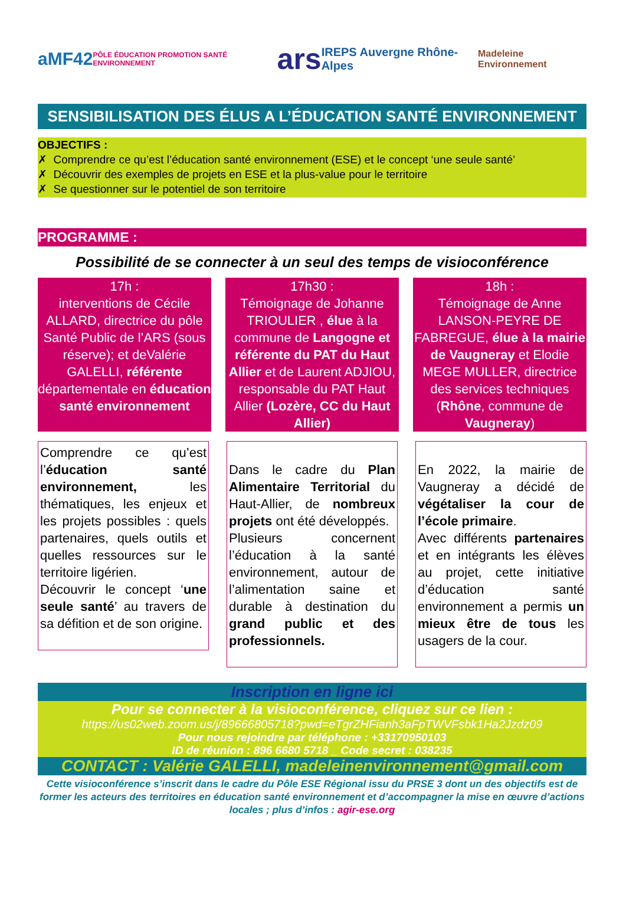aMF42 PÔLE ÉDUCATION PROMOTION SANTÉ ENVIRONNEMENT ars IREPS Auvergne Rhône-Alpes Madeleine Environnement
SENSIBILISATION DES ÉLUS A L’ÉDUCATION SANTÉ ENVIRONNEMENT
OBJECTIFS :
✗ Comprendre ce qu’est l’éducation santé environnement (ESE) et le concept ‘une seule santé’
✗ Découvrir des exemples de projets en ESE et la plus-value pour le territoire
✗ Se questionner sur le potentiel de son territoire
PROGRAMME :
Possibilité de se connecter à un seul des temps de visioconférence
17h :
interventions de Cécile ALLARD, directrice du pôle Santé Public de l’ARS (sous réserve); et deValérie GALELLI, référente départementale en éducation santé environnement
17h30 :
Témoignage de Johanne TRIOULIER , élue à la commune de Langogne et référente du PAT du Haut Allier et de Laurent ADJIOU, responsable du PAT Haut Allier (Lozère, CC du Haut Allier)
18h :
Témoignage de Anne LANSON-PEYRE DE FABREGUE, élue à la mairie de Vaugneray et Elodie MEGE MULLER, directrice des services techniques (Rhône, commune de Vaugneray)
Comprendre ce qu’est l’éducation santé environnement, les thématiques, les enjeux et les projets possibles : quels partenaires, quels outils et quelles ressources sur le territoire ligérien.
Découvrir le concept ‘une seule santé’ au travers de sa défition et de son origine.
Dans le cadre du Plan Alimentaire Territorial du Haut-Allier, de nombreux projets ont été développés.
Plusieurs concernent l’éducation à la santé environnement, autour de l’alimentation saine et durable à destination du grand public et des professionnels.
En 2022, la mairie de Vaugneray a décidé de végétaliser la cour de l’école primaire.
Avec différents partenaires et en intégrants les élèves au projet, cette initiative d’éducation santé environnement a permis un mieux être de tous les usagers de la cour.
Inscription en ligne ici
Pour se connecter à la visioconférence, cliquez sur ce lien :
https://us02web.zoom.us/j/89666805718?pwd=eTgrZHFianh3aFpTWVFsbk1Ha2Jzdz09
Pour nous rejoindre par téléphone : +33170950103
ID de réunion : 896 6680 5718 _ Code secret : 038235
CONTACT : Valérie GALELLI, madeleinenvironnement@gmail.com
Cette visioconférence s’inscrit dans le cadre du Pôle ESE Régional issu du PRSE 3 dont un des objectifs est de former les acteurs des territoires en éducation santé environnement et d’accompagner la mise en œuvre d’actions locales ; plus d’infos : agir-ese.org